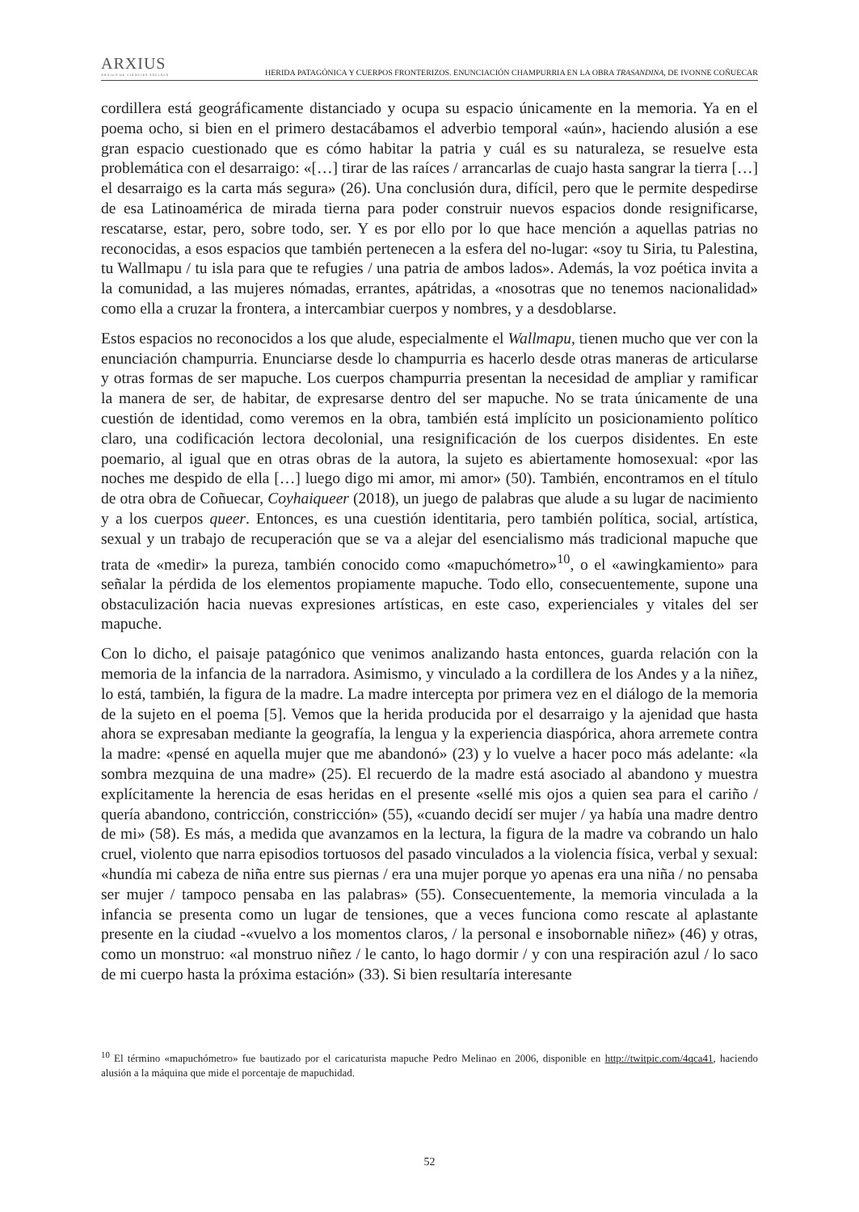ARXIUS
ARXIUS DE CIÈNCIES SOCIALS
HERIDA PATAGÓNICA Y CUERPOS FRONTERIZOS. ENUNCIACIÓN CHAMPURRIA EN LA OBRA TRASANDINA, DE IVONNE COÑUECAR
cordillera está geográficamente distanciado y ocupa su espacio únicamente en la memoria. Ya en el poema ocho, si bien en el primero destacábamos el adverbio temporal «aún», haciendo alusión a ese gran espacio cuestionado que es cómo habitar la patria y cuál es su naturaleza, se resuelve esta problemática con el desarraigo: «[…] tirar de las raíces / arrancarlas de cuajo hasta sangrar la tierra […] el desarraigo es la carta más segura» (26). Una conclusión dura, difícil, pero que le permite despedirse de esa Latinoamérica de mirada tierna para poder construir nuevos espacios donde resignificarse, rescatarse, estar, pero, sobre todo, ser. Y es por ello por lo que hace mención a aquellas patrias no reconocidas, a esos espacios que también pertenecen a la esfera del no-lugar: «soy tu Siria, tu Palestina, tu Wallmapu / tu isla para que te refugies / una patria de ambos lados». Además, la voz poética invita a la comunidad, a las mujeres nómadas, errantes, apátridas, a «nosotras que no tenemos nacionalidad» como ella a cruzar la frontera, a intercambiar cuerpos y nombres, y a desdoblarse.
Estos espacios no reconocidos a los que alude, especialmente el Wallmapu, tienen mucho que ver con la enunciación champurria. Enunciarse desde lo champurria es hacerlo desde otras maneras de articularse y otras formas de ser mapuche. Los cuerpos champurria presentan la necesidad de ampliar y ramificar la manera de ser, de habitar, de expresarse dentro del ser mapuche. No se trata únicamente de una cuestión de identidad, como veremos en la obra, también está implícito un posicionamiento político claro, una codificación lectora decolonial, una resignificación de los cuerpos disidentes. En este poemario, al igual que en otras obras de la autora, la sujeto es abiertamente homosexual: «por las noches me despido de ella […] luego digo mi amor, mi amor» (50). También, encontramos en el título de otra obra de Coñuecar, Coyhaiqueer (2018), un juego de palabras que alude a su lugar de nacimiento y a los cuerpos queer. Entonces, es una cuestión identitaria, pero también política, social, artística, sexual y un trabajo de recuperación que se va a alejar del esencialismo más tradicional mapuche que trata de «medir» la pureza, también conocido como «mapuchómetro»<sup>10</sup>, o el «awingkamiento» para señalar la pérdida de los elementos propiamente mapuche. Todo ello, consecuentemente, supone una obstaculización hacia nuevas expresiones artísticas, en este caso, experienciales y vitales del ser mapuche.
Con lo dicho, el paisaje patagónico que venimos analizando hasta entonces, guarda relación con la memoria de la infancia de la narradora. Asimismo, y vinculado a la cordillera de los Andes y a la niñez, lo está, también, la figura de la madre. La madre intercepta por primera vez en el diálogo de la memoria de la sujeto en el poema [5]. Vemos que la herida producida por el desarraigo y la ajenidad que hasta ahora se expresaban mediante la geografía, la lengua y la experiencia diaspórica, ahora arremete contra la madre: «pensé en aquella mujer que me abandonó» (23) y lo vuelve a hacer poco más adelante: «la sombra mezquina de una madre» (25). El recuerdo de la madre está asociado al abandono y muestra explícitamente la herencia de esas heridas en el presente «sellé mis ojos a quien sea para el cariño / quería abandono, contricción, constricción» (55), «cuando decidí ser mujer / ya había una madre dentro de mi» (58). Es más, a medida que avanzamos en la lectura, la figura de la madre va cobrando un halo cruel, violento que narra episodios tortuosos del pasado vinculados a la violencia física, verbal y sexual: «hundía mi cabeza de niña entre sus piernas / era una mujer porque yo apenas era una niña / no pensaba ser mujer / tampoco pensaba en las palabras» (55). Consecuentemente, la memoria vinculada a la infancia se presenta como un lugar de tensiones, que a veces funciona como rescate al aplastante presente en la ciudad -«vuelvo a los momentos claros, / la personal e insobornable niñez» (46) y otras, como un monstruo: «al monstruo niñez / le canto, lo hago dormir / y con una respiración azul / lo saco de mi cuerpo hasta la próxima estación» (33). Si bien resultaría interesante
<sup>10</sup> El término «mapuchómetro» fue bautizado por el caricaturista mapuche Pedro Melinao en 2006, disponible en http://twitpic.com/4qca41, haciendo alusión a la máquina que mide el porcentaje de mapuchidad.
52